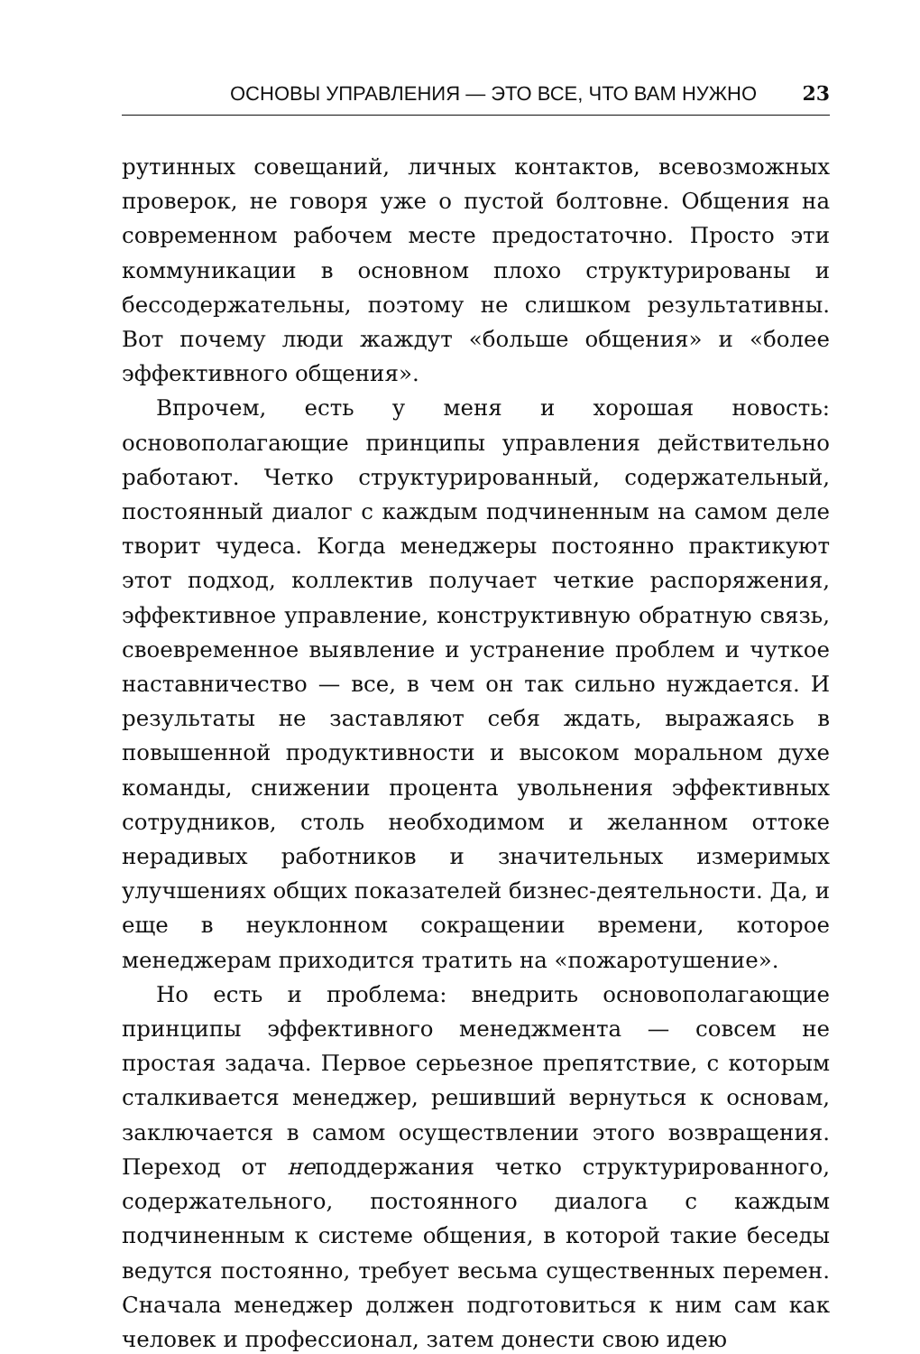ОСНОВЫ УПРАВЛЕНИЯ — ЭТО ВСЕ, ЧТО ВАМ НУЖНО 23
рутинных совещаний, личных контактов, всевозможных проверок, не говоря уже о пустой болтовне. Общения на современном рабочем месте предостаточно. Просто эти коммуникации в основном плохо структурированы и бессодержательны, поэтому не слишком результативны. Вот почему люди жаждут «больше общения» и «более эффективного общения».
Впрочем, есть у меня и хорошая новость: основополагающие принципы управления действительно работают. Четко структурированный, содержательный, постоянный диалог с каждым подчиненным на самом деле творит чудеса. Когда менеджеры постоянно практикуют этот подход, коллектив получает четкие распоряжения, эффективное управление, конструктивную обратную связь, своевременное выявление и устранение проблем и чуткое наставничество — все, в чем он так сильно нуждается. И результаты не заставляют себя ждать, выражаясь в повышенной продуктивности и высоком моральном духе команды, снижении процента увольнения эффективных сотрудников, столь необходимом и желанном оттоке нерадивых работников и значительных измеримых улучшениях общих показателей бизнес-деятельности. Да, и еще в неуклонном сокращении времени, которое менеджерам приходится тратить на «пожаротушение».
Но есть и проблема: внедрить основополагающие принципы эффективного менеджмента — совсем не простая задача. Первое серьезное препятствие, с которым сталкивается менеджер, решивший вернуться к основам, заключается в самом осуществлении этого возвращения. Переход от неподдержания четко структурированного, содержательного, постоянного диалога с каждым подчиненным к системе общения, в которой такие беседы ведутся постоянно, требует весьма существенных перемен. Сначала менеджер должен подготовиться к ним сам как человек и профессионал, затем донести свою идею